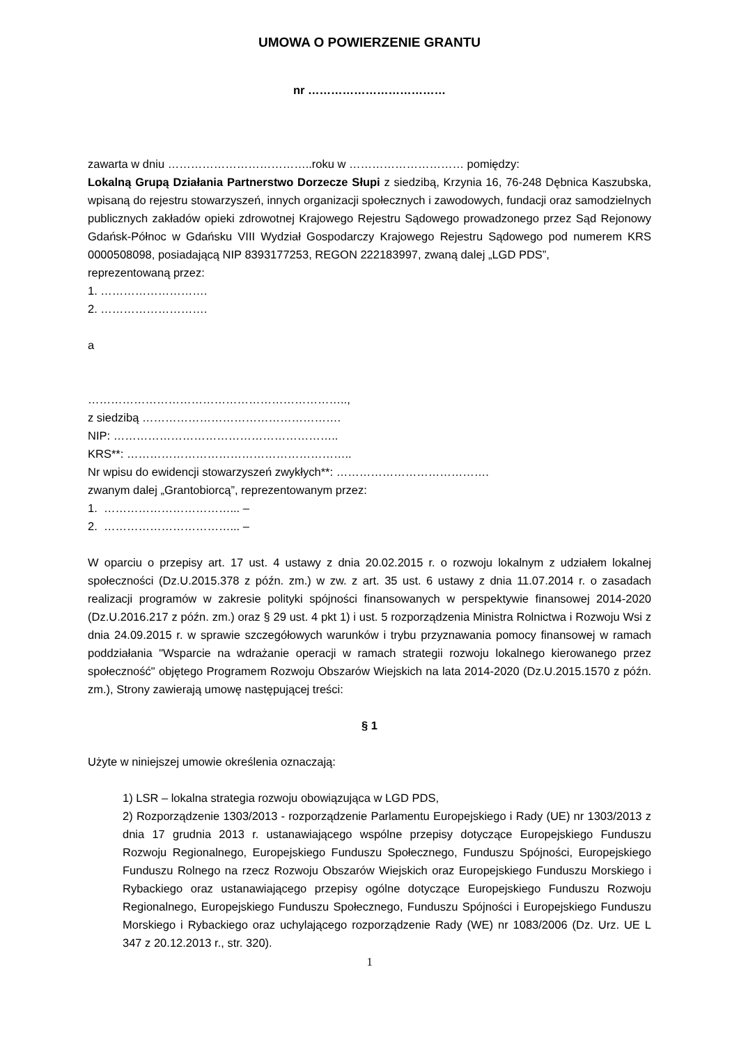UMOWA O POWIERZENIE GRANTU
nr ………………………………
zawarta w dniu ………………………………..roku w ………………………… pomiędzy:
Lokalną Grupą Działania Partnerstwo Dorzecze Słupi z siedzibą, Krzynia 16, 76-248 Dębnica Kaszubska, wpisaną do rejestru stowarzyszeń, innych organizacji społecznych i zawodowych, fundacji oraz samodzielnych publicznych zakładów opieki zdrowotnej Krajowego Rejestru Sądowego prowadzonego przez Sąd Rejonowy Gdańsk-Północ w Gdańsku VIII Wydział Gospodarczy Krajowego Rejestru Sądowego pod numerem KRS 0000508098, posiadającą NIP 8393177253, REGON 222183997, zwaną dalej „LGD PDS”,
reprezentowaną przez:
1. ……………………….
2. ……………………….
a
…………………………………………………………..,
z siedzibą …………………………………………….
NIP: …………………………………………………..
KRS**: …………………………………………………..
Nr wpisu do ewidencji stowarzyszeń zwykłych**: ………………………………….
zwanym dalej „Grantobiorcą”, reprezentowanym przez:
1. ……………………………... –
2. ……………………………... –
W oparciu o przepisy art. 17 ust. 4 ustawy z dnia 20.02.2015 r. o rozwoju lokalnym z udziałem lokalnej społeczności (Dz.U.2015.378 z późn. zm.) w zw. z art. 35 ust. 6 ustawy z dnia 11.07.2014 r. o zasadach realizacji programów w zakresie polityki spójności finansowanych w perspektywie finansowej 2014-2020 (Dz.U.2016.217 z późn. zm.) oraz § 29 ust. 4 pkt 1) i ust. 5 rozporządzenia Ministra Rolnictwa i Rozwoju Wsi z dnia 24.09.2015 r. w sprawie szczegółowych warunków i trybu przyznawania pomocy finansowej w ramach poddziałania "Wsparcie na wdrażanie operacji w ramach strategii rozwoju lokalnego kierowanego przez społeczność" objętego Programem Rozwoju Obszarów Wiejskich na lata 2014-2020 (Dz.U.2015.1570 z późn. zm.), Strony zawierają umowę następującej treści:
§ 1
Użyte w niniejszej umowie określenia oznaczają:
1) LSR – lokalna strategia rozwoju obowiązująca w LGD PDS,
2) Rozporządzenie 1303/2013 - rozporządzenie Parlamentu Europejskiego i Rady (UE) nr 1303/2013 z dnia 17 grudnia 2013 r. ustanawiającego wspólne przepisy dotyczące Europejskiego Funduszu Rozwoju Regionalnego, Europejskiego Funduszu Społecznego, Funduszu Spójności, Europejskiego Funduszu Rolnego na rzecz Rozwoju Obszarów Wiejskich oraz Europejskiego Funduszu Morskiego i Rybackiego oraz ustanawiającego przepisy ogólne dotyczące Europejskiego Funduszu Rozwoju Regionalnego, Europejskiego Funduszu Społecznego, Funduszu Spójności i Europejskiego Funduszu Morskiego i Rybackiego oraz uchylającego rozporządzenie Rady (WE) nr 1083/2006 (Dz. Urz. UE L 347 z 20.12.2013 r., str. 320).
1